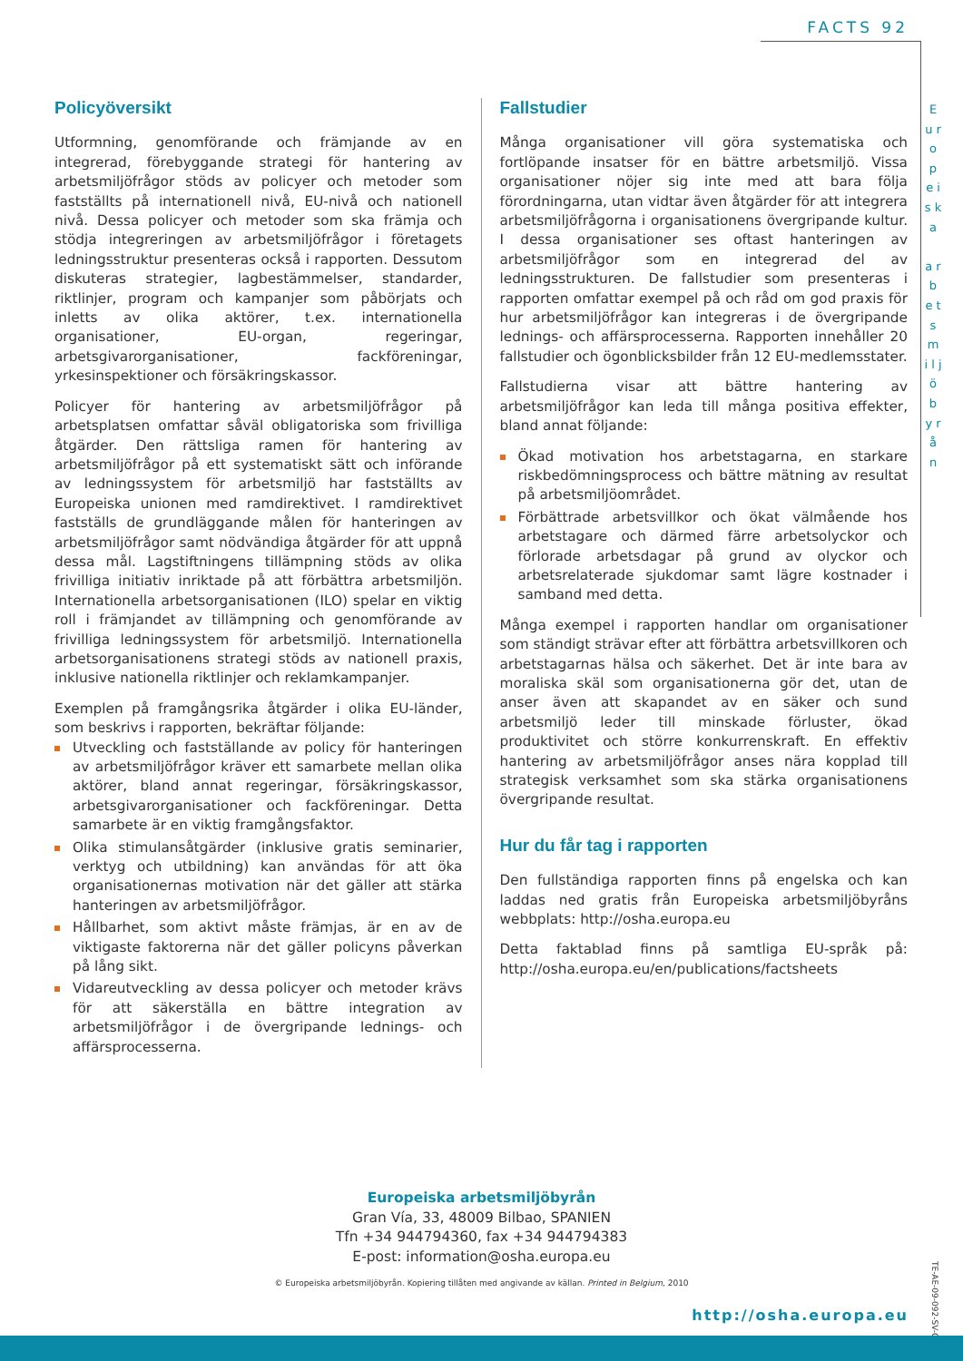FACTS 92
E u r o p e i s k a
a r b e t s m i l j ö b y r å n
Policyöversikt
Utformning, genomförande och främjande av en integrerad, förebyggande strategi för hantering av arbetsmiljöfrågor stöds av policyer och metoder som fastställts på internationell nivå, EU-nivå och nationell nivå. Dessa policyer och metoder som ska främja och stödja integreringen av arbetsmiljöfrågor i företagets ledningsstruktur presenteras också i rapporten. Dessutom diskuteras strategier, lagbestämmelser, standarder, riktlinjer, program och kampanjer som påbörjats och inletts av olika aktörer, t.ex. internationella organisationer, EU-organ, regeringar, arbetsgivarorganisationer, fackföreningar, yrkesinspektioner och försäkringskassor.
Policyer för hantering av arbetsmiljöfrågor på arbetsplatsen omfattar såväl obligatoriska som frivilliga åtgärder. Den rättsliga ramen för hantering av arbetsmiljöfrågor på ett systematiskt sätt och införande av ledningssystem för arbetsmiljö har fastställts av Europeiska unionen med ramdirektivet. I ramdirektivet fastställs de grundläggande målen för hanteringen av arbetsmiljöfrågor samt nödvändiga åtgärder för att uppnå dessa mål. Lagstiftningens tillämpning stöds av olika frivilliga initiativ inriktade på att förbättra arbetsmiljön. Internationella arbetsorganisationen (ILO) spelar en viktig roll i främjandet av tillämpning och genomförande av frivilliga ledningssystem för arbetsmiljö. Internationella arbetsorganisationens strategi stöds av nationell praxis, inklusive nationella riktlinjer och reklamkampanjer.
Exemplen på framgångsrika åtgärder i olika EU-länder, som beskrivs i rapporten, bekräftar följande:
Utveckling och fastställande av policy för hanteringen av arbetsmiljöfrågor kräver ett samarbete mellan olika aktörer, bland annat regeringar, försäkringskassor, arbetsgivarorganisationer och fackföreningar. Detta samarbete är en viktig framgångsfaktor.
Olika stimulansåtgärder (inklusive gratis seminarier, verktyg och utbildning) kan användas för att öka organisationernas motivation när det gäller att stärka hanteringen av arbetsmiljöfrågor.
Hållbarhet, som aktivt måste främjas, är en av de viktigaste faktorerna när det gäller policyns påverkan på lång sikt.
Vidareutveckling av dessa policyer och metoder krävs för att säkerställa en bättre integration av arbetsmiljöfrågor i de övergripande lednings- och affärsprocesserna.
Fallstudier
Många organisationer vill göra systematiska och fortlöpande insatser för en bättre arbetsmiljö. Vissa organisationer nöjer sig inte med att bara följa förordningarna, utan vidtar även åtgärder för att integrera arbetsmiljöfrågorna i organisationens övergripande kultur. I dessa organisationer ses oftast hanteringen av arbetsmiljöfrågor som en integrerad del av ledningsstrukturen. De fallstudier som presenteras i rapporten omfattar exempel på och råd om god praxis för hur arbetsmiljöfrågor kan integreras i de övergripande lednings- och affärsprocesserna. Rapporten innehåller 20 fallstudier och ögonblicksbilder från 12 EU-medlemsstater.
Fallstudierna visar att bättre hantering av arbetsmiljöfrågor kan leda till många positiva effekter, bland annat följande:
Ökad motivation hos arbetstagarna, en starkare riskbedömningsprocess och bättre mätning av resultat på arbetsmiljöområdet.
Förbättrade arbetsvillkor och ökat välmående hos arbetstagare och därmed färre arbetsolyckor och förlorade arbetsdagar på grund av olyckor och arbetsrelaterade sjukdomar samt lägre kostnader i samband med detta.
Många exempel i rapporten handlar om organisationer som ständigt strävar efter att förbättra arbetsvillkoren och arbetstagarnas hälsa och säkerhet. Det är inte bara av moraliska skäl som organisationerna gör det, utan de anser även att skapandet av en säker och sund arbetsmiljö leder till minskade förluster, ökad produktivitet och större konkurrenskraft. En effektiv hantering av arbetsmiljöfrågor anses nära kopplad till strategisk verksamhet som ska stärka organisationens övergripande resultat.
Hur du får tag i rapporten
Den fullständiga rapporten finns på engelska och kan laddas ned gratis från Europeiska arbetsmiljöbyråns webbplats: http://osha.europa.eu
Detta faktablad finns på samtliga EU-språk på: http://osha.europa.eu/en/publications/factsheets
Europeiska arbetsmiljöbyrån
Gran Vía, 33, 48009 Bilbao, SPANIEN
Tfn +34 944794360, fax +34 944794383
E-post: information@osha.europa.eu
© Europeiska arbetsmiljöbyrån. Kopiering tillåten med angivande av källan. Printed in Belgium, 2010
TE-AE-09-092-SV-C
http://osha.europa.eu